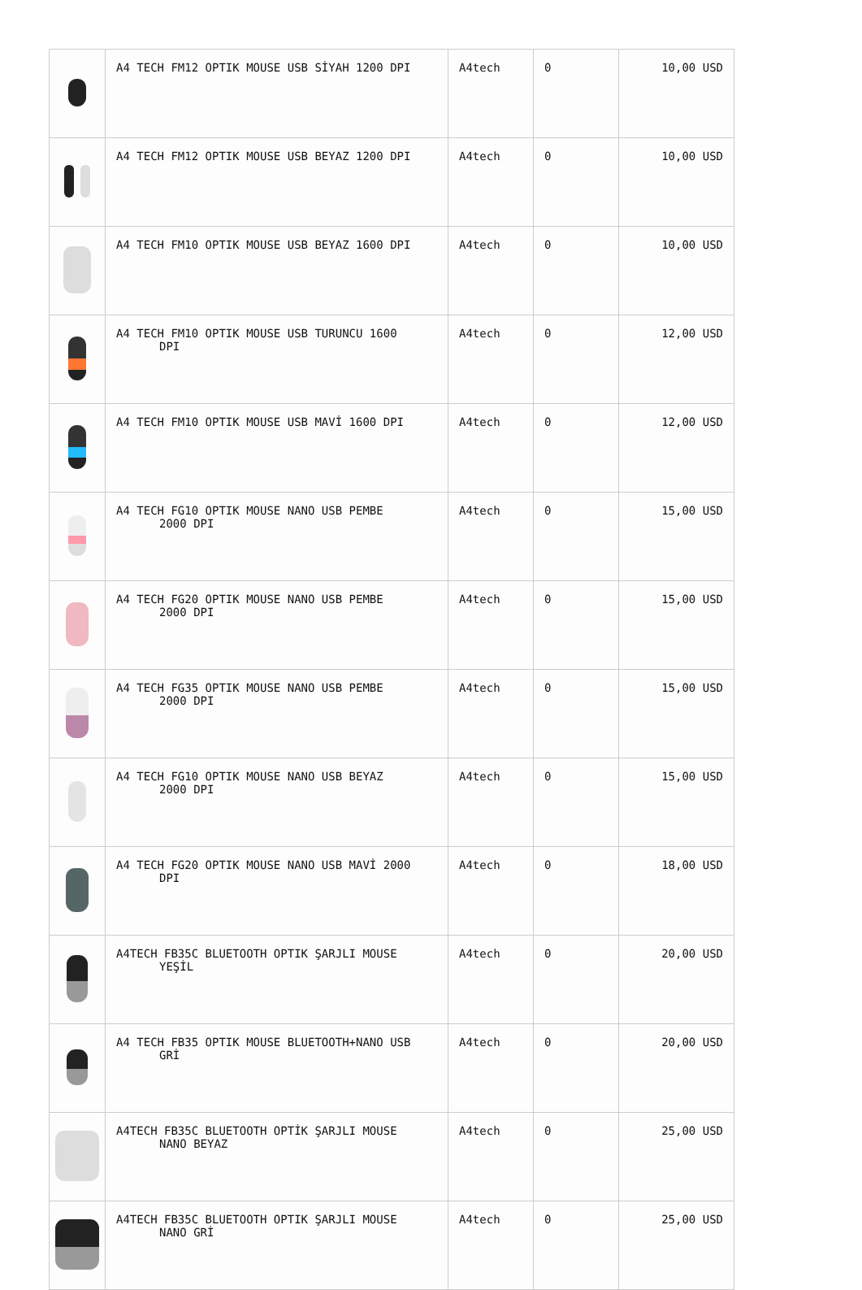| | A4 TECH FM12 OPTIK MOUSE USB SİYAH 1200 DPI | A4tech | 0 | 10,00 USD |
| | A4 TECH FM12 OPTIK MOUSE USB BEYAZ 1200 DPI | A4tech | 0 | 10,00 USD |
| | A4 TECH FM10 OPTIK MOUSE USB BEYAZ 1600 DPI | A4tech | 0 | 10,00 USD |
| | A4 TECH FM10 OPTIK MOUSE USB TURUNCU 1600 DPI | A4tech | 0 | 12,00 USD |
| | A4 TECH FM10 OPTIK MOUSE USB MAVİ 1600 DPI | A4tech | 0 | 12,00 USD |
| | A4 TECH FG10 OPTIK MOUSE NANO USB PEMBE 2000 DPI | A4tech | 0 | 15,00 USD |
| | A4 TECH FG20 OPTIK MOUSE NANO USB PEMBE 2000 DPI | A4tech | 0 | 15,00 USD |
| | A4 TECH FG35 OPTIK MOUSE NANO USB PEMBE 2000 DPI | A4tech | 0 | 15,00 USD |
| | A4 TECH FG10 OPTIK MOUSE NANO USB BEYAZ 2000 DPI | A4tech | 0 | 15,00 USD |
| | A4 TECH FG20 OPTIK MOUSE NANO USB MAVİ 2000 DPI | A4tech | 0 | 18,00 USD |
| | A4TECH FB35C BLUETOOTH OPTIK ŞARJLI MOUSE YEŞİL | A4tech | 0 | 20,00 USD |
| | A4 TECH FB35 OPTIK MOUSE BLUETOOTH+NANO USB GRİ | A4tech | 0 | 20,00 USD |
| | A4TECH FB35C BLUETOOTH OPTİK ŞARJLI MOUSE NANO BEYAZ | A4tech | 0 | 25,00 USD |
| | A4TECH FB35C BLUETOOTH OPTIK ŞARJLI MOUSE NANO GRİ | A4tech | 0 | 25,00 USD |